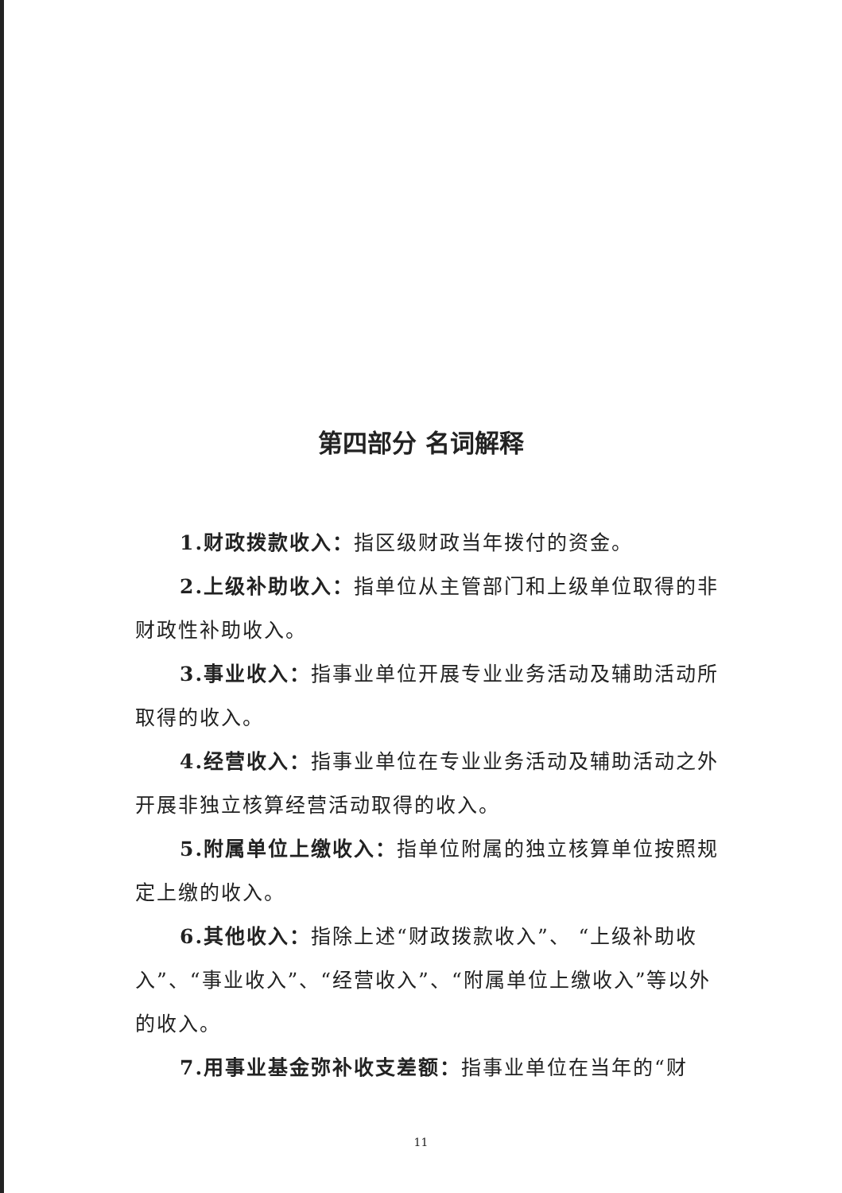第四部分 名词解释
1.财政拨款收入：指区级财政当年拨付的资金。
2.上级补助收入：指单位从主管部门和上级单位取得的非财政性补助收入。
3.事业收入：指事业单位开展专业业务活动及辅助活动所取得的收入。
4.经营收入：指事业单位在专业业务活动及辅助活动之外开展非独立核算经营活动取得的收入。
5.附属单位上缴收入：指单位附属的独立核算单位按照规定上缴的收入。
6.其他收入：指除上述“财政拨款收入”、 “上级补助收入”、“事业收入”、“经营收入”、“附属单位上缴收入”等以外的收入。
7.用事业基金弥补收支差额：指事业单位在当年的“财
11